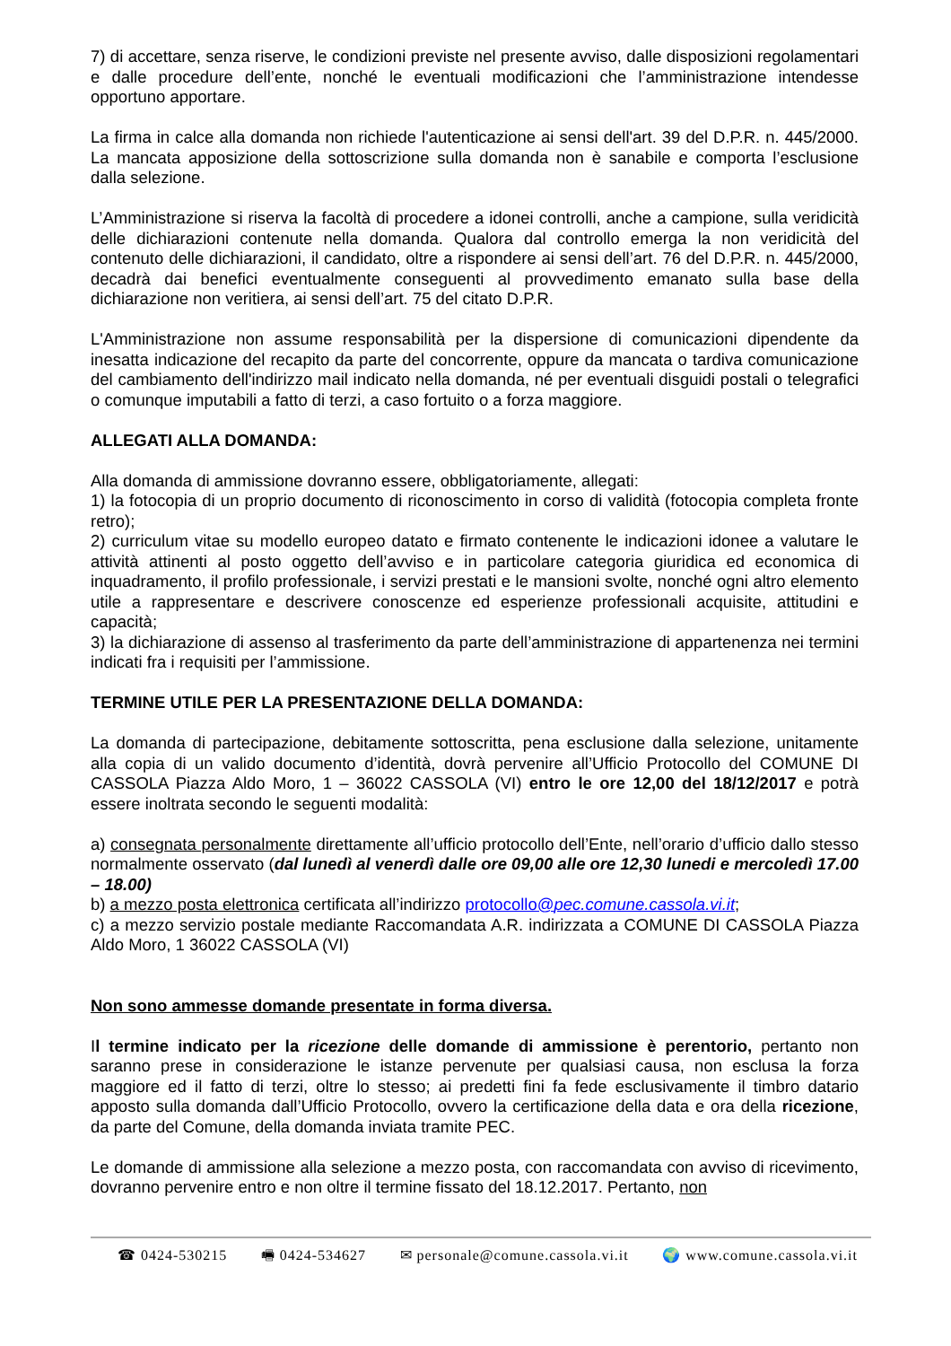7) di accettare, senza riserve, le condizioni previste nel presente avviso, dalle disposizioni regolamentari e dalle procedure dell’ente, nonché le eventuali modificazioni che l’amministrazione intendesse opportuno apportare.
La firma in calce alla domanda non richiede l'autenticazione ai sensi dell'art. 39 del D.P.R. n. 445/2000. La mancata apposizione della sottoscrizione sulla domanda non è sanabile e comporta l’esclusione dalla selezione.
L’Amministrazione si riserva la facoltà di procedere a idonei controlli, anche a campione, sulla veridicità delle dichiarazioni contenute nella domanda. Qualora dal controllo emerga la non veridicità del contenuto delle dichiarazioni, il candidato, oltre a rispondere ai sensi dell’art. 76 del D.P.R. n. 445/2000, decadrà dai benefici eventualmente conseguenti al provvedimento emanato sulla base della dichiarazione non veritiera, ai sensi dell’art. 75 del citato D.P.R.
L'Amministrazione non assume responsabilità per la dispersione di comunicazioni dipendente da inesatta indicazione del recapito da parte del concorrente, oppure da mancata o tardiva comunicazione del cambiamento dell'indirizzo mail indicato nella domanda, né per eventuali disguidi postali o telegrafici o comunque imputabili a fatto di terzi, a caso fortuito o a forza maggiore.
ALLEGATI ALLA DOMANDA:
Alla domanda di ammissione dovranno essere, obbligatoriamente, allegati:
1) la fotocopia di un proprio documento di riconoscimento in corso di validità (fotocopia completa fronte retro);
2) curriculum vitae su modello europeo datato e firmato contenente le indicazioni idonee a valutare le attività attinenti al posto oggetto dell’avviso e in particolare categoria giuridica ed economica di inquadramento, il profilo professionale, i servizi prestati e le mansioni svolte, nonché ogni altro elemento utile a rappresentare e descrivere conoscenze ed esperienze professionali acquisite, attitudini e capacità;
3) la dichiarazione di assenso al trasferimento da parte dell’amministrazione di appartenenza nei termini indicati fra i requisiti per l’ammissione.
TERMINE UTILE PER LA PRESENTAZIONE DELLA DOMANDA:
La domanda di partecipazione, debitamente sottoscritta, pena esclusione dalla selezione, unitamente alla copia di un valido documento d’identità, dovrà pervenire all’Ufficio Protocollo del COMUNE DI CASSOLA Piazza Aldo Moro, 1 – 36022 CASSOLA (VI) entro le ore 12,00 del 18/12/2017 e potrà essere inoltrata secondo le seguenti modalità:
a) consegnata personalmente direttamente all’ufficio protocollo dell’Ente, nell’orario d’ufficio dallo stesso normalmente osservato (dal lunedì al venerdì dalle ore 09,00 alle ore 12,30 lunedi e mercoledì 17.00 – 18.00)
b) a mezzo posta elettronica certificata all’indirizzo protocollo@pec.comune.cassola.vi.it;
c) a mezzo servizio postale mediante Raccomandata A.R. indirizzata a COMUNE DI CASSOLA Piazza Aldo Moro, 1 36022 CASSOLA (VI)
Non sono ammesse domande presentate in forma diversa.
Il termine indicato per la ricezione delle domande di ammissione è perentorio, pertanto non saranno prese in considerazione le istanze pervenute per qualsiasi causa, non esclusa la forza maggiore ed il fatto di terzi, oltre lo stesso; ai predetti fini fa fede esclusivamente il timbro datario apposto sulla domanda dall’Ufficio Protocollo, ovvero la certificazione della data e ora della ricezione, da parte del Comune, della domanda inviata tramite PEC.
Le domande di ammissione alla selezione a mezzo posta, con raccomandata con avviso di ricevimento, dovranno pervenire entro e non oltre il termine fissato del 18.12.2017. Pertanto, non
☎ 0424-530215 🖷 0424-534627 ✉ personale@comune.cassola.vi.it 🌍 www.comune.cassola.vi.it